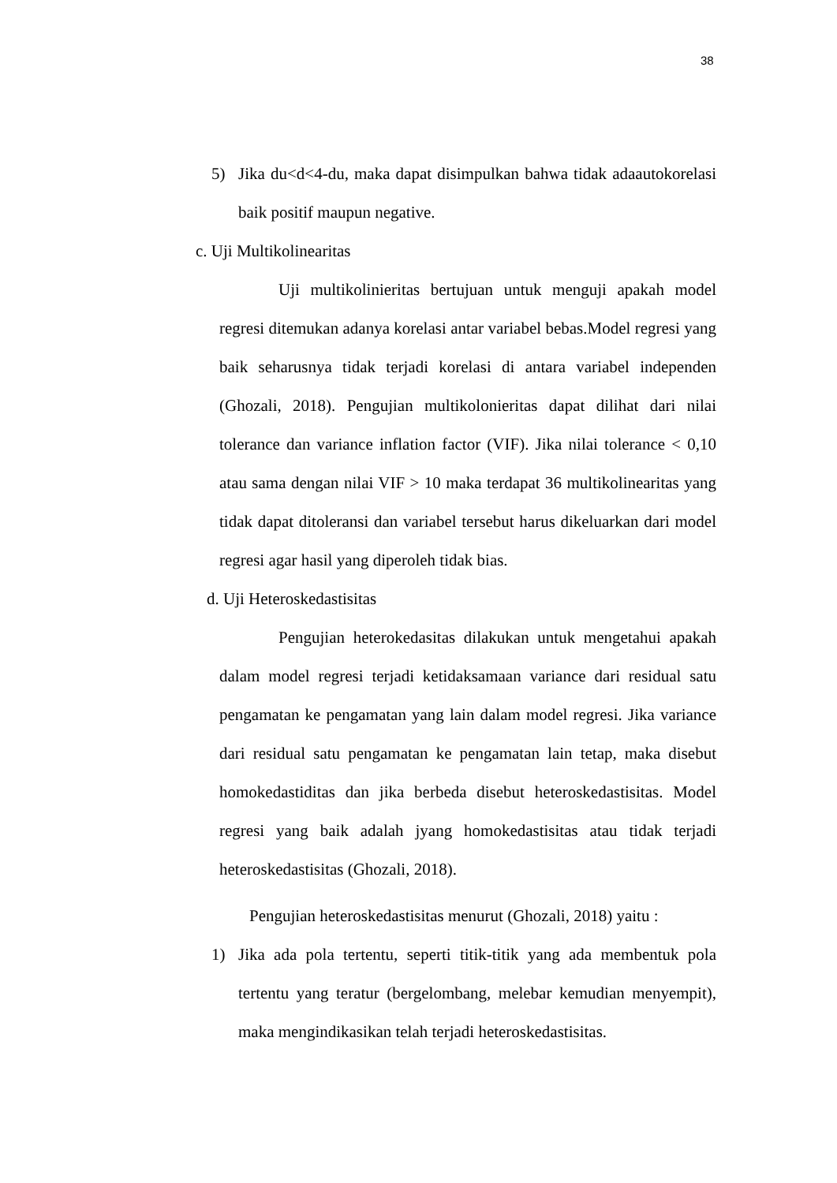38
5) Jika du<d<4-du, maka dapat disimpulkan bahwa tidak adaautokorelasi baik positif maupun negative.
c. Uji Multikolinearitas
Uji multikolinieritas bertujuan untuk menguji apakah model regresi ditemukan adanya korelasi antar variabel bebas.Model regresi yang baik seharusnya tidak terjadi korelasi di antara variabel independen (Ghozali, 2018). Pengujian multikolonieritas dapat dilihat dari nilai tolerance dan variance inflation factor (VIF). Jika nilai tolerance < 0,10 atau sama dengan nilai VIF > 10 maka terdapat 36 multikolinearitas yang tidak dapat ditoleransi dan variabel tersebut harus dikeluarkan dari model regresi agar hasil yang diperoleh tidak bias.
d. Uji Heteroskedastisitas
Pengujian heterokedasitas dilakukan untuk mengetahui apakah dalam model regresi terjadi ketidaksamaan variance dari residual satu pengamatan ke pengamatan yang lain dalam model regresi. Jika variance dari residual satu pengamatan ke pengamatan lain tetap, maka disebut homokedastiditas dan jika berbeda disebut heteroskedastisitas. Model regresi yang baik adalah jyang homokedastisitas atau tidak terjadi heteroskedastisitas (Ghozali, 2018).
Pengujian heteroskedastisitas menurut (Ghozali, 2018) yaitu :
1) Jika ada pola tertentu, seperti titik-titik yang ada membentuk pola tertentu yang teratur (bergelombang, melebar kemudian menyempit), maka mengindikasikan telah terjadi heteroskedastisitas.